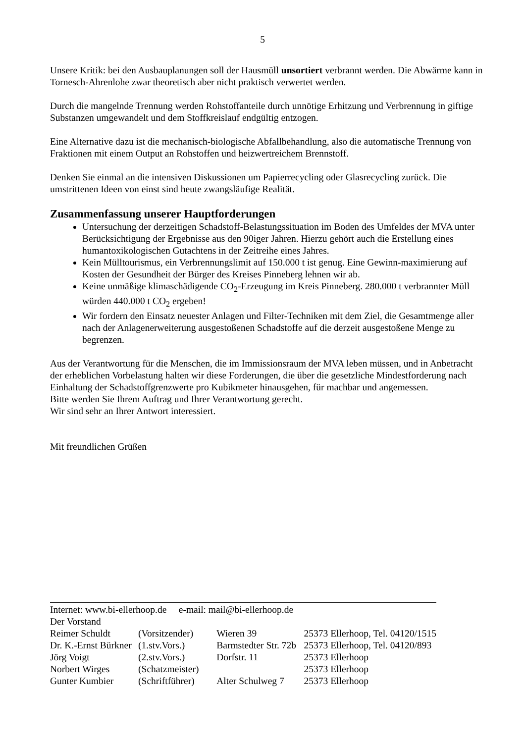5
Unsere Kritik: bei den Ausbauplanungen soll der Hausmüll unsortiert verbrannt werden. Die Abwärme kann in Tornesch-Ahrenlohe zwar theoretisch aber nicht praktisch verwertet werden.
Durch die mangelnde Trennung werden Rohstoffanteile durch unnötige Erhitzung und Verbrennung in giftige Substanzen umgewandelt und dem Stoffkreislauf endgültig entzogen.
Eine Alternative dazu ist die mechanisch-biologische Abfallbehandlung, also die automatische Trennung von Fraktionen mit einem Output an Rohstoffen und heizwertreichem Brennstoff.
Denken Sie einmal an die intensiven Diskussionen um Papierrecycling oder Glasrecycling zurück. Die umstrittenen Ideen von einst sind heute zwangsläufige Realität.
Zusammenfassung unserer Hauptforderungen
Untersuchung der derzeitigen Schadstoff-Belastungssituation im Boden des Umfeldes der MVA unter Berücksichtigung der Ergebnisse aus den 90iger Jahren. Hierzu gehört auch die Erstellung eines humantoxikologischen Gutachtens in der Zeitreihe eines Jahres.
Kein Mülltourismus, ein Verbrennungslimit auf 150.000 t ist genug. Eine Gewinn-maximierung auf Kosten der Gesundheit der Bürger des Kreises Pinneberg lehnen wir ab.
Keine unmäßige klimaschädigende CO<sub>2</sub>-Erzeugung im Kreis Pinneberg. 280.000 t verbrannter Müll würden 440.000 t CO<sub>2</sub> ergeben!
Wir fordern den Einsatz neuester Anlagen und Filter-Techniken mit dem Ziel, die Gesamtmenge aller nach der Anlagenerweiterung ausgestoßenen Schadstoffe auf die derzeit ausgestoßene Menge zu begrenzen.
Aus der Verantwortung für die Menschen, die im Immissionsraum der MVA leben müssen, und in Anbetracht der erheblichen Vorbelastung halten wir diese Forderungen, die über die gesetzliche Mindestforderung nach Einhaltung der Schadstoffgrenzwerte pro Kubikmeter hinausgehen, für machbar und angemessen.
Bitte werden Sie Ihrem Auftrag und Ihrer Verantwortung gerecht.
Wir sind sehr an Ihrer Antwort interessiert.
Mit freundlichen Grüßen
Internet: www.bi-ellerhoop.de e-mail: mail@bi-ellerhoop.de
Der Vorstand
| Reimer Schuldt | (Vorsitzender) | Wieren 39 | 25373 Ellerhoop, Tel. 04120/1515 |
| Dr. K.-Ernst Bürkner | (1.stv.Vors.) | Barmstedter Str. 72b | 25373 Ellerhoop, Tel. 04120/893 |
| Jörg Voigt | (2.stv.Vors.) | Dorfstr. 11 | 25373 Ellerhoop |
| Norbert Wirges | (Schatzmeister) | | 25373 Ellerhoop |
| Gunter Kumbier | (Schriftführer) | Alter Schulweg 7 | 25373 Ellerhoop |